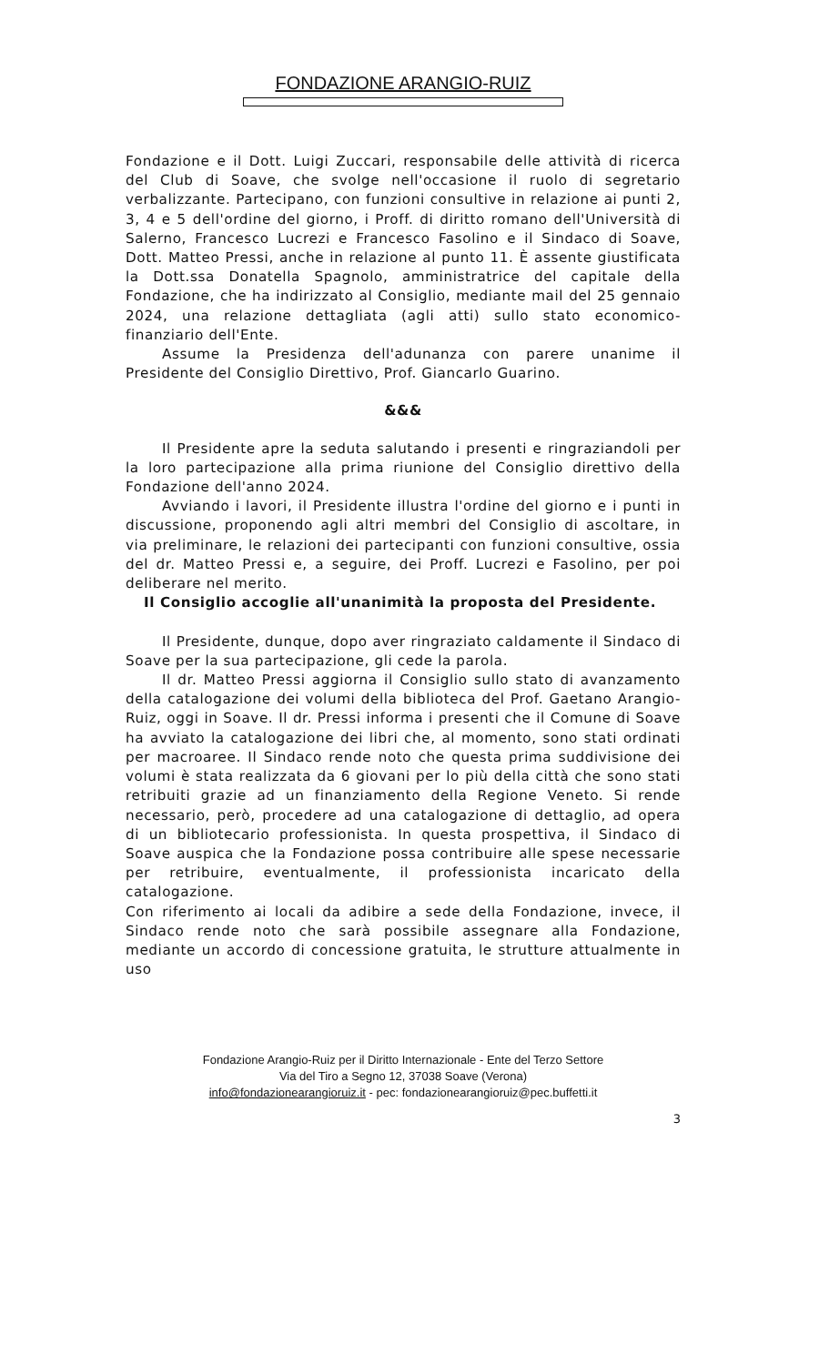FONDAZIONE ARANGIO-RUIZ
Fondazione e il Dott. Luigi Zuccari, responsabile delle attività di ricerca del Club di Soave, che svolge nell'occasione il ruolo di segretario verbalizzante. Partecipano, con funzioni consultive in relazione ai punti 2, 3, 4 e 5 dell'ordine del giorno, i Proff. di diritto romano dell'Università di Salerno, Francesco Lucrezi e Francesco Fasolino e il Sindaco di Soave, Dott. Matteo Pressi, anche in relazione al punto 11. È assente giustificata la Dott.ssa Donatella Spagnolo, amministratrice del capitale della Fondazione, che ha indirizzato al Consiglio, mediante mail del 25 gennaio 2024, una relazione dettagliata (agli atti) sullo stato economico-finanziario dell'Ente.
Assume la Presidenza dell'adunanza con parere unanime il Presidente del Consiglio Direttivo, Prof. Giancarlo Guarino.
&&&
Il Presidente apre la seduta salutando i presenti e ringraziandoli per la loro partecipazione alla prima riunione del Consiglio direttivo della Fondazione dell'anno 2024.
Avviando i lavori, il Presidente illustra l'ordine del giorno e i punti in discussione, proponendo agli altri membri del Consiglio di ascoltare, in via preliminare, le relazioni dei partecipanti con funzioni consultive, ossia del dr. Matteo Pressi e, a seguire, dei Proff. Lucrezi e Fasolino, per poi deliberare nel merito.
Il Consiglio accoglie all'unanimità la proposta del Presidente.
Il Presidente, dunque, dopo aver ringraziato caldamente il Sindaco di Soave per la sua partecipazione, gli cede la parola.
Il dr. Matteo Pressi aggiorna il Consiglio sullo stato di avanzamento della catalogazione dei volumi della biblioteca del Prof. Gaetano Arangio-Ruiz, oggi in Soave. Il dr. Pressi informa i presenti che il Comune di Soave ha avviato la catalogazione dei libri che, al momento, sono stati ordinati per macroaree. Il Sindaco rende noto che questa prima suddivisione dei volumi è stata realizzata da 6 giovani per lo più della città che sono stati retribuiti grazie ad un finanziamento della Regione Veneto. Si rende necessario, però, procedere ad una catalogazione di dettaglio, ad opera di un bibliotecario professionista. In questa prospettiva, il Sindaco di Soave auspica che la Fondazione possa contribuire alle spese necessarie per retribuire, eventualmente, il professionista incaricato della catalogazione.
Con riferimento ai locali da adibire a sede della Fondazione, invece, il Sindaco rende noto che sarà possibile assegnare alla Fondazione, mediante un accordo di concessione gratuita, le strutture attualmente in uso
Fondazione Arangio-Ruiz per il Diritto Internazionale - Ente del Terzo Settore
Via del Tiro a Segno 12, 37038 Soave (Verona)
info@fondazionearangioruiz.it - pec: fondazionearangioruiz@pec.buffetti.it
3